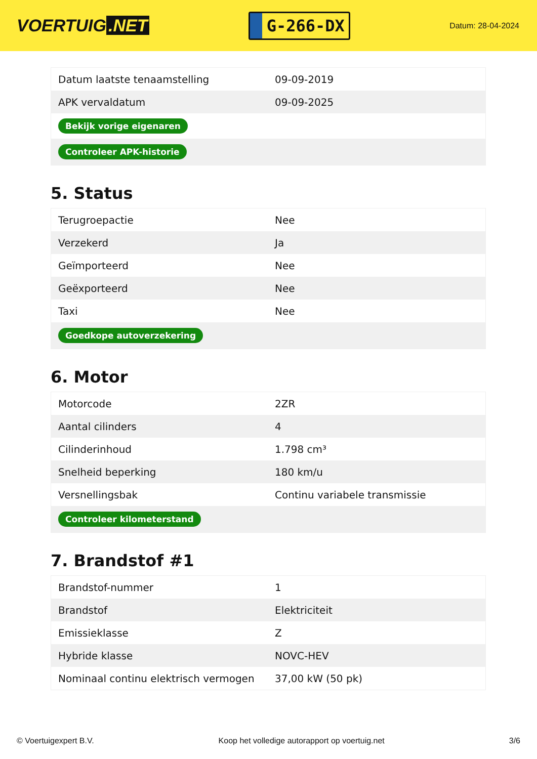VOERTUIG.NET
G-266-DX
Datum: 28-04-2024
| Datum laatste tenaamstelling | 09-09-2019 |
| APK vervaldatum | 09-09-2025 |
| Bekijk vorige eigenaren | |
| Controleer APK-historie | |
5. Status
| Terugroepactie | Nee |
| Verzekerd | Ja |
| Geïmporteerd | Nee |
| Geëxporteerd | Nee |
| Taxi | Nee |
| Goedkope autoverzekering | |
6. Motor
| Motorcode | 2ZR |
| Aantal cilinders | 4 |
| Cilinderinhoud | 1.798 cm³ |
| Snelheid beperking | 180 km/u |
| Versnellingsbak | Continu variabele transmissie |
| Controleer kilometerstand | |
7. Brandstof #1
| Brandstof-nummer | 1 |
| Brandstof | Elektriciteit |
| Emissieklasse | Z |
| Hybride klasse | NOVC-HEV |
| Nominaal continu elektrisch vermogen | 37,00 kW (50 pk) |
© Voertuigexpert B.V. Koop het volledige autorapport op voertuig.net 3/6